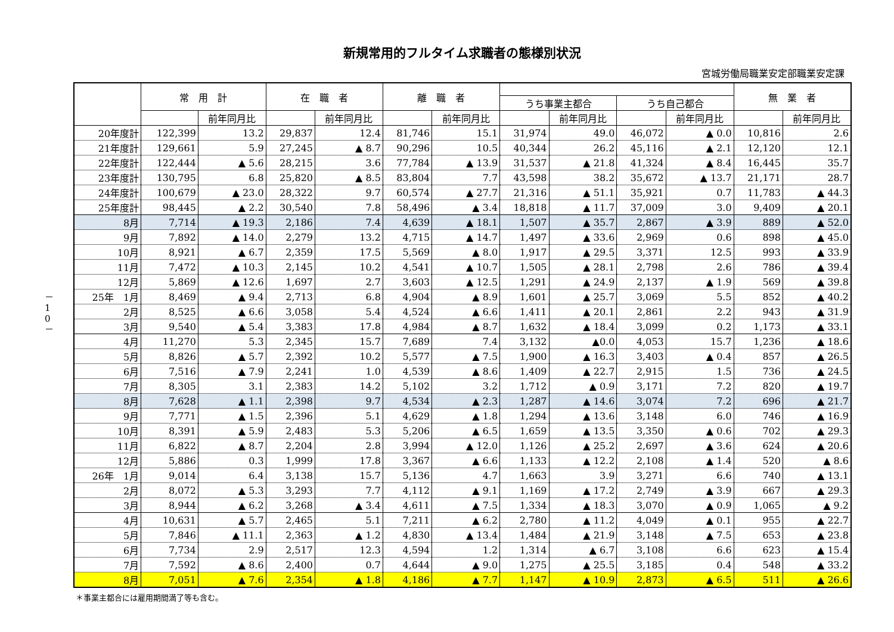新規常用的フルタイム求職者の態様別状況
宮城労働局職業安定部職業安定課
－ 1 0 －
| | 常 用 計 | | 在 職 者 | | 離 職 者 | | | | | | 無 業 者 | |
| --- | --- | --- | --- | --- | --- | --- | --- | --- | --- | --- | --- | --- |
| | | | | | | | うち事業主都合 | | うち自己都合 | | | |
| | | 前年同月比 | | 前年同月比 | | 前年同月比 | | 前年同月比 | | 前年同月比 | | 前年同月比 |
| 20年度計 | 122,399 | 13.2 | 29,837 | 12.4 | 81,746 | 15.1 | 31,974 | 49.0 | 46,072 | ▲ 0.0 | 10,816 | 2.6 |
| 21年度計 | 129,661 | 5.9 | 27,245 | ▲ 8.7 | 90,296 | 10.5 | 40,344 | 26.2 | 45,116 | ▲ 2.1 | 12,120 | 12.1 |
| 22年度計 | 122,444 | ▲ 5.6 | 28,215 | 3.6 | 77,784 | ▲ 13.9 | 31,537 | ▲ 21.8 | 41,324 | ▲ 8.4 | 16,445 | 35.7 |
| 23年度計 | 130,795 | 6.8 | 25,820 | ▲ 8.5 | 83,804 | 7.7 | 43,598 | 38.2 | 35,672 | ▲ 13.7 | 21,171 | 28.7 |
| 24年度計 | 100,679 | ▲ 23.0 | 28,322 | 9.7 | 60,574 | ▲ 27.7 | 21,316 | ▲ 51.1 | 35,921 | 0.7 | 11,783 | ▲ 44.3 |
| 25年度計 | 98,445 | ▲ 2.2 | 30,540 | 7.8 | 58,496 | ▲ 3.4 | 18,818 | ▲ 11.7 | 37,009 | 3.0 | 9,409 | ▲ 20.1 |
| 8月 | 7,714 | ▲ 19.3 | 2,186 | 7.4 | 4,639 | ▲ 18.1 | 1,507 | ▲ 35.7 | 2,867 | ▲ 3.9 | 889 | ▲ 52.0 |
| 9月 | 7,892 | ▲ 14.0 | 2,279 | 13.2 | 4,715 | ▲ 14.7 | 1,497 | ▲ 33.6 | 2,969 | 0.6 | 898 | ▲ 45.0 |
| 10月 | 8,921 | ▲ 6.7 | 2,359 | 17.5 | 5,569 | ▲ 8.0 | 1,917 | ▲ 29.5 | 3,371 | 12.5 | 993 | ▲ 33.9 |
| 11月 | 7,472 | ▲ 10.3 | 2,145 | 10.2 | 4,541 | ▲ 10.7 | 1,505 | ▲ 28.1 | 2,798 | 2.6 | 786 | ▲ 39.4 |
| 12月 | 5,869 | ▲ 12.6 | 1,697 | 2.7 | 3,603 | ▲ 12.5 | 1,291 | ▲ 24.9 | 2,137 | ▲ 1.9 | 569 | ▲ 39.8 |
| 25年 1月 | 8,469 | ▲ 9.4 | 2,713 | 6.8 | 4,904 | ▲ 8.9 | 1,601 | ▲ 25.7 | 3,069 | 5.5 | 852 | ▲ 40.2 |
| 2月 | 8,525 | ▲ 6.6 | 3,058 | 5.4 | 4,524 | ▲ 6.6 | 1,411 | ▲ 20.1 | 2,861 | 2.2 | 943 | ▲ 31.9 |
| 3月 | 9,540 | ▲ 5.4 | 3,383 | 17.8 | 4,984 | ▲ 8.7 | 1,632 | ▲ 18.4 | 3,099 | 0.2 | 1,173 | ▲ 33.1 |
| 4月 | 11,270 | 5.3 | 2,345 | 15.7 | 7,689 | 7.4 | 3,132 | ▲0.0 | 4,053 | 15.7 | 1,236 | ▲ 18.6 |
| 5月 | 8,826 | ▲ 5.7 | 2,392 | 10.2 | 5,577 | ▲ 7.5 | 1,900 | ▲ 16.3 | 3,403 | ▲ 0.4 | 857 | ▲ 26.5 |
| 6月 | 7,516 | ▲ 7.9 | 2,241 | 1.0 | 4,539 | ▲ 8.6 | 1,409 | ▲ 22.7 | 2,915 | 1.5 | 736 | ▲ 24.5 |
| 7月 | 8,305 | 3.1 | 2,383 | 14.2 | 5,102 | 3.2 | 1,712 | ▲ 0.9 | 3,171 | 7.2 | 820 | ▲ 19.7 |
| 8月 | 7,628 | ▲ 1.1 | 2,398 | 9.7 | 4,534 | ▲ 2.3 | 1,287 | ▲ 14.6 | 3,074 | 7.2 | 696 | ▲ 21.7 |
| 9月 | 7,771 | ▲ 1.5 | 2,396 | 5.1 | 4,629 | ▲ 1.8 | 1,294 | ▲ 13.6 | 3,148 | 6.0 | 746 | ▲ 16.9 |
| 10月 | 8,391 | ▲ 5.9 | 2,483 | 5.3 | 5,206 | ▲ 6.5 | 1,659 | ▲ 13.5 | 3,350 | ▲ 0.6 | 702 | ▲ 29.3 |
| 11月 | 6,822 | ▲ 8.7 | 2,204 | 2.8 | 3,994 | ▲ 12.0 | 1,126 | ▲ 25.2 | 2,697 | ▲ 3.6 | 624 | ▲ 20.6 |
| 12月 | 5,886 | 0.3 | 1,999 | 17.8 | 3,367 | ▲ 6.6 | 1,133 | ▲ 12.2 | 2,108 | ▲ 1.4 | 520 | ▲ 8.6 |
| 26年 1月 | 9,014 | 6.4 | 3,138 | 15.7 | 5,136 | 4.7 | 1,663 | 3.9 | 3,271 | 6.6 | 740 | ▲ 13.1 |
| 2月 | 8,072 | ▲ 5.3 | 3,293 | 7.7 | 4,112 | ▲ 9.1 | 1,169 | ▲ 17.2 | 2,749 | ▲ 3.9 | 667 | ▲ 29.3 |
| 3月 | 8,944 | ▲ 6.2 | 3,268 | ▲ 3.4 | 4,611 | ▲ 7.5 | 1,334 | ▲ 18.3 | 3,070 | ▲ 0.9 | 1,065 | ▲ 9.2 |
| 4月 | 10,631 | ▲ 5.7 | 2,465 | 5.1 | 7,211 | ▲ 6.2 | 2,780 | ▲ 11.2 | 4,049 | ▲ 0.1 | 955 | ▲ 22.7 |
| 5月 | 7,846 | ▲ 11.1 | 2,363 | ▲ 1.2 | 4,830 | ▲ 13.4 | 1,484 | ▲ 21.9 | 3,148 | ▲ 7.5 | 653 | ▲ 23.8 |
| 6月 | 7,734 | 2.9 | 2,517 | 12.3 | 4,594 | 1.2 | 1,314 | ▲ 6.7 | 3,108 | 6.6 | 623 | ▲ 15.4 |
| 7月 | 7,592 | ▲ 8.6 | 2,400 | 0.7 | 4,644 | ▲ 9.0 | 1,275 | ▲ 25.5 | 3,185 | 0.4 | 548 | ▲ 33.2 |
| 8月 | 7,051 | ▲ 7.6 | 2,354 | ▲ 1.8 | 4,186 | ▲ 7.7 | 1,147 | ▲ 10.9 | 2,873 | ▲ 6.5 | 511 | ▲ 26.6 |
＊事業主都合には雇用期間満了等も含む。